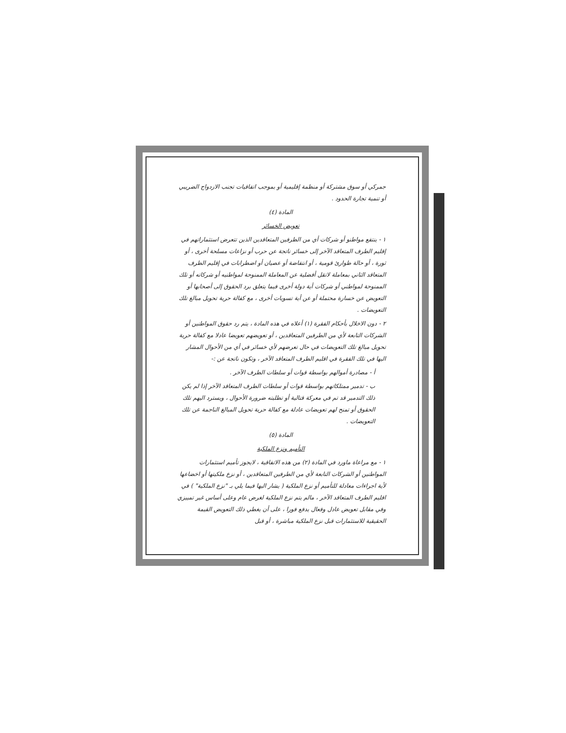جمركي أو سوق مشتركة أو منظمة إقليمية أو بموجب اتفاقيات تجنب الازدواج الضريبي أو تنمية تجارة الحدود .
المادة (٤)
تعويض الخسائر
١ - ينتفع مواطنو أو شركات أي من الطرفين المتعاقدين الذين تتعرض استثماراتهم في إقليم الطرف المتعاقد الآخر إلى خسائر ناتجة عن حرب أو نزاعات مسلحة أخرى ، أو ثورة ، أو حالة طوارئ قومية ، أو انتفاضة أو عصيان أو اضطرابات في إقليم الطرف المتعاقد الثاني بمعاملة لاتقل أفضلية عن المعاملة الممنوحة لمواطنيه أو شركاته أو تلك الممنوحة لمواطني أو شركات أية دولة أخرى فيما يتعلق برد الحقوق إلى أصحابها أو التعويض عن خسارة محتملة أو عن أية تسويات أخرى ، مع كفالة حرية تحويل مبالغ تلك التعويضات .
٢ - دون الاخلال بأحكام الفقرة (١) أعلاه في هذه المادة ، يتم رد حقوق المواطنين أو الشركات التابعة لأي من الطرفين المتعاقدين ، أو تعويضهم تعويضا عادلا مع كفالة حرية تحويل مبالغ تلك التعويضات في حال تعرضهم لأي خسائر في أي من الأحوال المشار اليها في تلك الفقرة في اقليم الطرف المتعاقد الآخر ، وتكون ناتجة عن :-
أ - مصادرة أموالهم بواسطة قوات أو سلطات الطرف الآخر .
ب - تدمير ممتلكاتهم بواسطة قوات أو سلطات الطرف المتعاقد الآخر إذا لم يكن ذلك التدمير قد تم في معركة قتالية أو تطلبته ضرورة الأحوال ، ويسترد اليهم تلك الحقوق أو تمنح لهم تعويضات عادلة مع كفالة حرية تحويل المبالغ الناجمة عن تلك التعويضات .
المادة (٥)
التأميم ونزع الملكية
١ - مع مراعاة ماورد في المادة (٢) من هذه الاتفاقية ، لايجوز تأميم استثمارات المواطنين أو الشركات التابعة لأي من الطرفين المتعاقدين ، أو نزع ملكيتها أو اخضاعها لأية اجراءات معادلة للتأميم أو نزع الملكية ( يشار اليها فيما يلي بـ "نزع الملكية" ) في اقليم الطرف المتعاقد الآخر ، مالم يتم نزع الملكية لغرض عام وعلى أساس غير تمييزي وفي مقابل تعويض عادل وفعال يدفع فورا ، على أن يغطي ذلك التعويض القيمة الحقيقية للاستثمارات قبل نزع الملكية مباشرة ، أو قبل